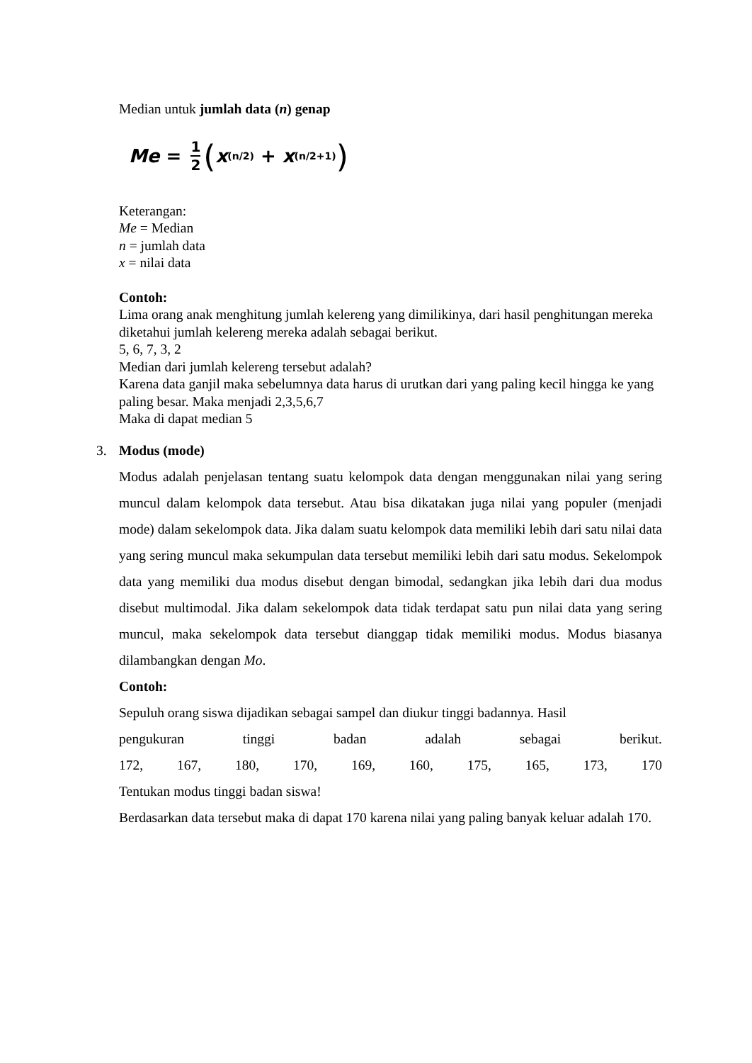Median untuk jumlah data (n) genap
Me = 1 2 (x<sub>(n/2)</sub> + x<sub>(n/2+1)</sub>)
Keterangan:
Me = Median
n = jumlah data
x = nilai data
Contoh:
Lima orang anak menghitung jumlah kelereng yang dimilikinya, dari hasil penghitungan mereka diketahui jumlah kelereng mereka adalah sebagai berikut.
5, 6, 7, 3, 2
Median dari jumlah kelereng tersebut adalah?
Karena data ganjil maka sebelumnya data harus di urutkan dari yang paling kecil hingga ke yang paling besar. Maka menjadi 2,3,5,6,7
Maka di dapat median 5
3. Modus (mode)
Modus adalah penjelasan tentang suatu kelompok data dengan menggunakan nilai yang sering muncul dalam kelompok data tersebut. Atau bisa dikatakan juga nilai yang populer (menjadi mode) dalam sekelompok data. Jika dalam suatu kelompok data memiliki lebih dari satu nilai data yang sering muncul maka sekumpulan data tersebut memiliki lebih dari satu modus. Sekelompok data yang memiliki dua modus disebut dengan bimodal, sedangkan jika lebih dari dua modus disebut multimodal. Jika dalam sekelompok data tidak terdapat satu pun nilai data yang sering muncul, maka sekelompok data tersebut dianggap tidak memiliki modus. Modus biasanya dilambangkan dengan Mo.
Contoh:
Sepuluh orang siswa dijadikan sebagai sampel dan diukur tinggi badannya. Hasil
pengukuran tinggi badan adalah sebagai berikut.
172, 167, 180, 170, 169, 160, 175, 165, 173, 170
Tentukan modus tinggi badan siswa!
Berdasarkan data tersebut maka di dapat 170 karena nilai yang paling banyak keluar adalah 170.